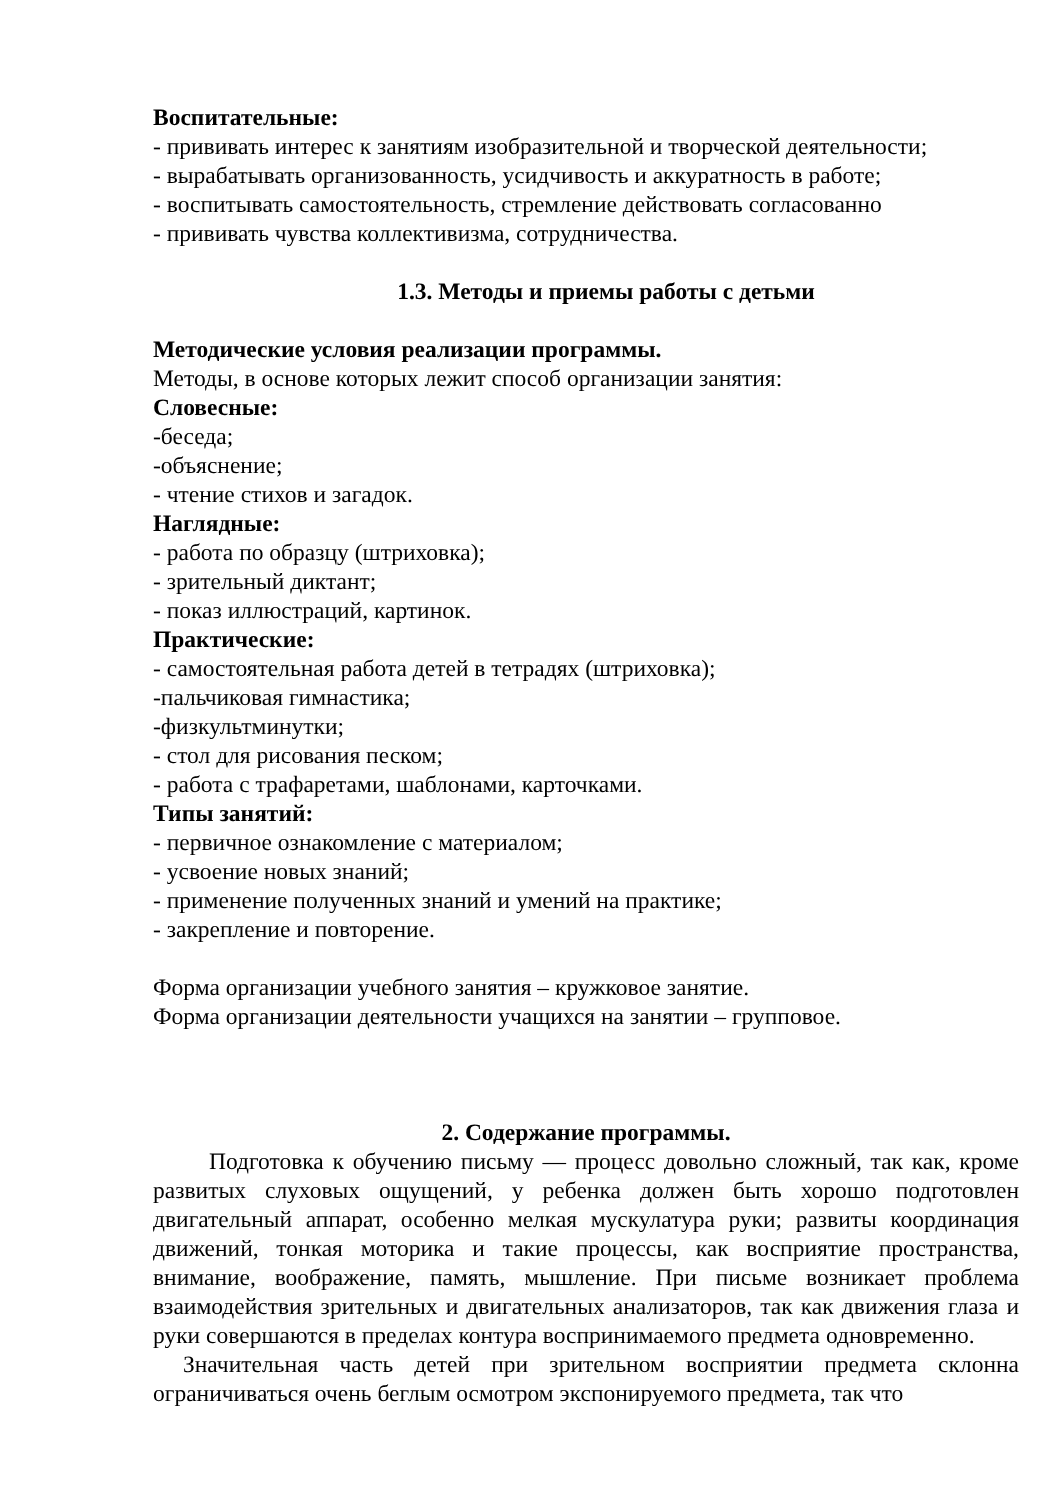Воспитательные:
- прививать интерес к занятиям изобразительной и творческой деятельности;
- вырабатывать организованность, усидчивость и аккуратность в работе;
- воспитывать самостоятельность, стремление действовать согласованно
- прививать чувства коллективизма, сотрудничества.
1.3. Методы и приемы работы с детьми
Методические условия реализации программы.
Методы, в основе которых лежит способ организации занятия:
Словесные:
-беседа;
-объяснение;
- чтение стихов и загадок.
Наглядные:
- работа по образцу (штриховка);
- зрительный диктант;
- показ иллюстраций, картинок.
Практические:
- самостоятельная работа детей в тетрадях (штриховка);
-пальчиковая гимнастика;
-физкультминутки;
- стол для рисования песком;
- работа с трафаретами, шаблонами, карточками.
Типы занятий:
- первичное ознакомление с материалом;
- усвоение новых знаний;
- применение полученных знаний и умений на практике;
- закрепление и повторение.
Форма организации учебного занятия – кружковое занятие.
Форма организации деятельности учащихся на занятии – групповое.
2. Содержание программы.
Подготовка к обучению письму — процесс довольно сложный, так как, кроме развитых слуховых ощущений, у ребенка должен быть хорошо подготовлен двигательный аппарат, особенно мелкая мускулатура руки; развиты координация движений, тонкая моторика и такие процессы, как восприятие пространства, внимание, воображение, память, мышление. При письме возникает проблема взаимодействия зрительных и двигательных анализаторов, так как движения глаза и руки совершаются в пределах контура воспринимаемого предмета одновременно.
Значительная часть детей при зрительном восприятии предмета склонна ограничиваться очень беглым осмотром экспонируемого предмета, так что